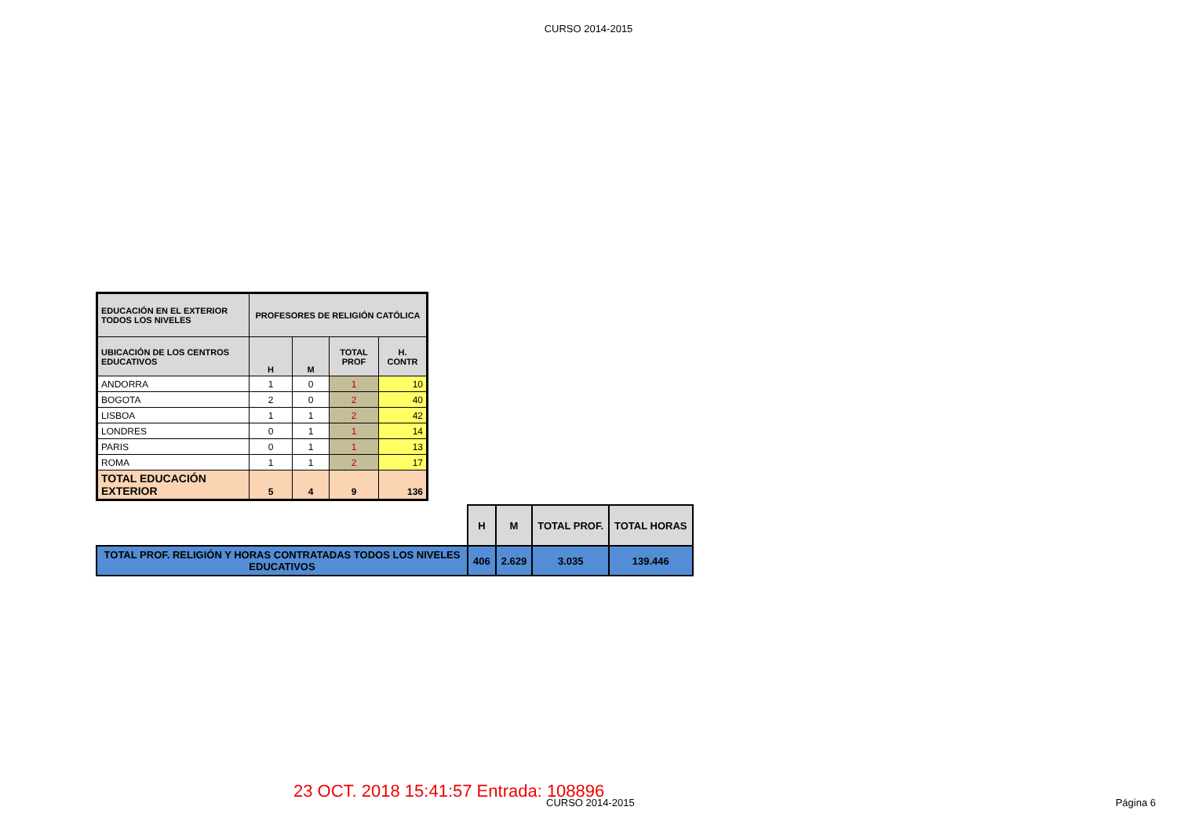CURSO 2014-2015
| EDUCACIÓN EN EL EXTERIOR TODOS LOS NIVELES | PROFESORES DE RELIGIÓN CATÓLICA | | | |
| UBICACIÓN DE LOS CENTROS EDUCATIVOS | H | M | TOTAL PROF | H. CONTR |
| ANDORRA | 1 | 0 | 1 | 10 |
| BOGOTA | 2 | 0 | 2 | 40 |
| LISBOA | 1 | 1 | 2 | 42 |
| LONDRES | 0 | 1 | 1 | 14 |
| PARIS | 0 | 1 | 1 | 13 |
| ROMA | 1 | 1 | 2 | 17 |
| TOTAL EDUCACIÓN EXTERIOR | 5 | 4 | 9 | 136 |
| | H | M | TOTAL PROF. | TOTAL HORAS |
| TOTAL PROF. RELIGIÓN Y HORAS CONTRATADAS TODOS LOS NIVELES EDUCATIVOS | 406 | 2.629 | 3.035 | 139.446 |
23 OCT. 2018 15:41:57 Entrada: 108896
CURSO 2014-2015 Página 6